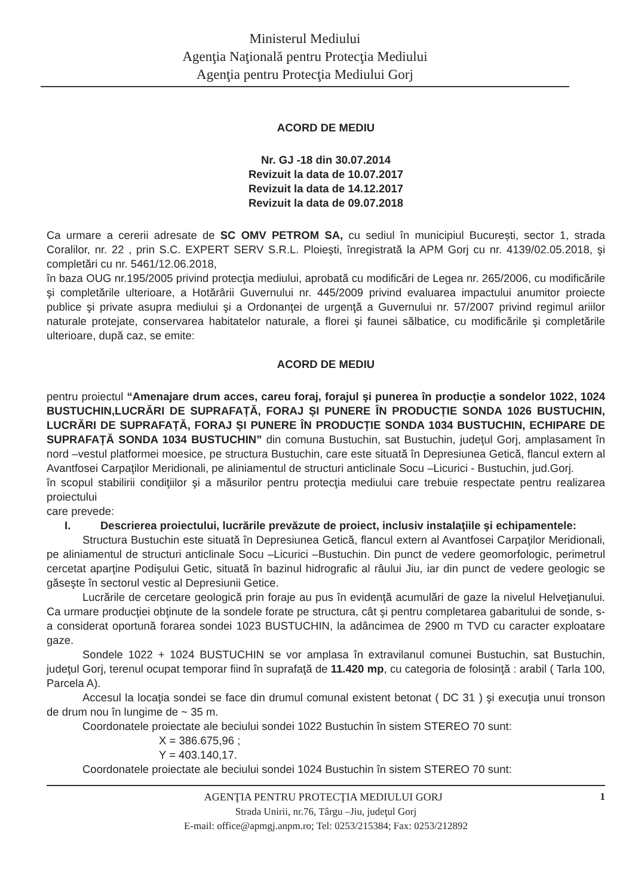Ministerul Mediului
Agenţia Naţională pentru Protecţia Mediului
Agenţia pentru Protecţia Mediului Gorj
ACORD DE MEDIU
Nr. GJ -18 din 30.07.2014
Revizuit la data de 10.07.2017
Revizuit la data de 14.12.2017
Revizuit la data de 09.07.2018
Ca urmare a cererii adresate de SC OMV PETROM SA, cu sediul în municipiul București, sector 1, strada Coralilor, nr. 22 , prin S.C. EXPERT SERV S.R.L. Ploieşti, înregistrată la APM Gorj cu nr. 4139/02.05.2018, şi completări cu nr. 5461/12.06.2018,
în baza OUG nr.195/2005 privind protecţia mediului, aprobată cu modificări de Legea nr. 265/2006, cu modificările şi completările ulterioare, a Hotărârii Guvernului nr. 445/2009 privind evaluarea impactului anumitor proiecte publice şi private asupra mediului şi a Ordonanţei de urgenţă a Guvernului nr. 57/2007 privind regimul ariilor naturale protejate, conservarea habitatelor naturale, a florei şi faunei sălbatice, cu modificările şi completările ulterioare, după caz, se emite:
ACORD DE MEDIU
pentru proiectul “Amenajare drum acces, careu foraj, forajul şi punerea în producţie a sondelor 1022, 1024 BUSTUCHIN,LUCRĂRI DE SUPRAFAȚĂ, FORAJ ȘI PUNERE ÎN PRODUCȚIE SONDA 1026 BUSTUCHIN, LUCRĂRI DE SUPRAFAȚĂ, FORAJ ȘI PUNERE ÎN PRODUCȚIE SONDA 1034 BUSTUCHIN, ECHIPARE DE SUPRAFAȚĂ SONDA 1034 BUSTUCHIN” din comuna Bustuchin, sat Bustuchin, judeţul Gorj, amplasament în nord –vestul platformei moesice, pe structura Bustuchin, care este situată în Depresiunea Getică, flancul extern al Avantfosei Carpaţilor Meridionali, pe aliniamentul de structuri anticlinale Socu –Licurici - Bustuchin, jud.Gorj.
în scopul stabilirii condiţiilor şi a măsurilor pentru protecţia mediului care trebuie respectate pentru realizarea proiectului
care prevede:
I. Descrierea proiectului, lucrările prevăzute de proiect, inclusiv instalaţiile şi echipamentele:
Structura Bustuchin este situată în Depresiunea Getică, flancul extern al Avantfosei Carpaţilor Meridionali, pe aliniamentul de structuri anticlinale Socu –Licurici –Bustuchin. Din punct de vedere geomorfologic, perimetrul cercetat aparţine Podişului Getic, situată în bazinul hidrografic al râului Jiu, iar din punct de vedere geologic se găseşte în sectorul vestic al Depresiunii Getice.
Lucrările de cercetare geologică prin foraje au pus în evidenţă acumulări de gaze la nivelul Helveţianului. Ca urmare producţiei obţinute de la sondele forate pe structura, cât şi pentru completarea gabaritului de sonde, s-a considerat oportună forarea sondei 1023 BUSTUCHIN, la adâncimea de 2900 m TVD cu caracter exploatare gaze.
Sondele 1022 + 1024 BUSTUCHIN se vor amplasa în extravilanul comunei Bustuchin, sat Bustuchin, judeţul Gorj, terenul ocupat temporar fiind în suprafaţă de 11.420 mp, cu categoria de folosinţă : arabil ( Tarla 100, Parcela A).
Accesul la locaţia sondei se face din drumul comunal existent betonat ( DC 31 ) şi execuţia unui tronson de drum nou în lungime de ~ 35 m.
Coordonatele proiectate ale beciului sondei 1022 Bustuchin în sistem STEREO 70 sunt:
X = 386.675,96 ;
Y = 403.140,17.
Coordonatele proiectate ale beciului sondei 1024 Bustuchin în sistem STEREO 70 sunt:
AGENŢIA PENTRU PROTECŢIA MEDIULUI GORJ 1
Strada Unirii, nr.76, Târgu –Jiu, judeţul Gorj
E-mail: office@apmgj.anpm.ro; Tel: 0253/215384; Fax: 0253/212892